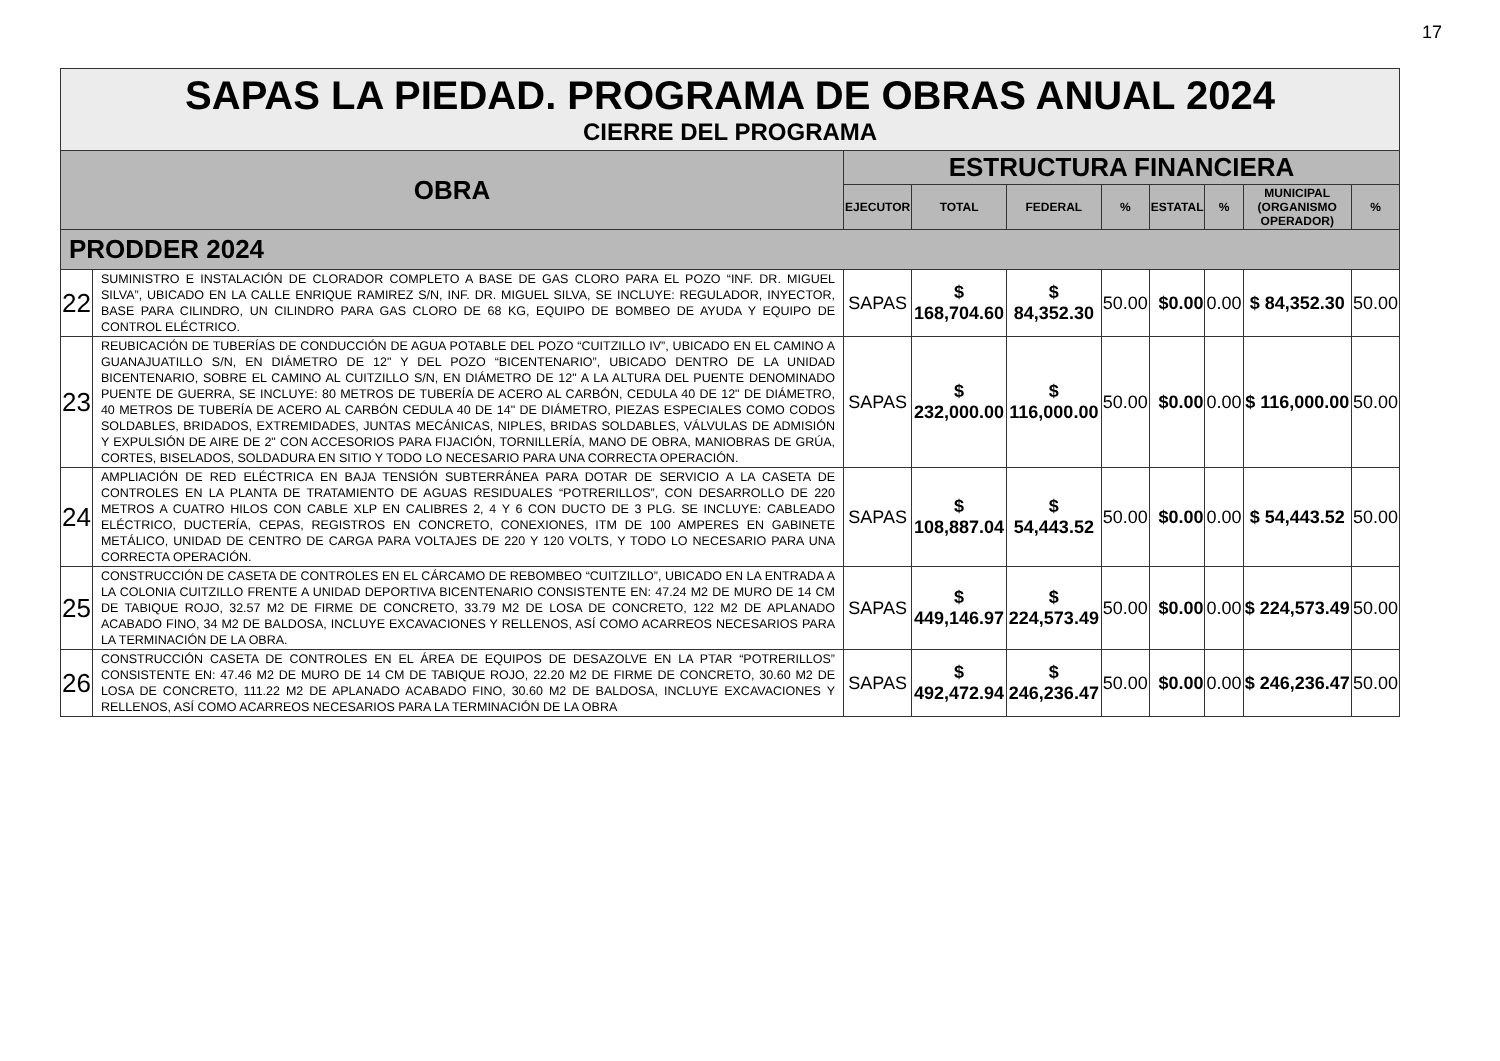17
| SAPAS LA PIEDAD. PROGRAMA DE OBRAS ANUAL 2024 CIERRE DEL PROGRAMA | | | | | | | | | |
| OBRA | | ESTRUCTURA FINANCIERA | | | | | | | |
| | | EJECUTOR | TOTAL | FEDERAL | % | ESTATAL | % | MUNICIPAL (ORGANISMO OPERADOR) | % |
| PRODDER 2024 | | | | | | | | | |
| 22 | SUMINISTRO E INSTALACIÓN DE CLORADOR COMPLETO A BASE DE GAS CLORO PARA EL POZO “INF. DR. MIGUEL SILVA”, UBICADO EN LA CALLE ENRIQUE RAMIREZ S/N, INF. DR. MIGUEL SILVA, SE INCLUYE: REGULADOR, INYECTOR, BASE PARA CILINDRO, UN CILINDRO PARA GAS CLORO DE 68 KG, EQUIPO DE BOMBEO DE AYUDA Y EQUIPO DE CONTROL ELÉCTRICO. | SAPAS | $ 168,704.60 | $ 84,352.30 | 50.00 | $0.00 | 0.00 | $ 84,352.30 | 50.00 |
| 23 | REUBICACIÓN DE TUBERÍAS DE CONDUCCIÓN DE AGUA POTABLE DEL POZO “CUITZILLO IV”, UBICADO EN EL CAMINO A GUANAJUATILLO S/N, EN DIÁMETRO DE 12" Y DEL POZO “BICENTENARIO”, UBICADO DENTRO DE LA UNIDAD BICENTENARIO, SOBRE EL CAMINO AL CUITZILLO S/N, EN DIÁMETRO DE 12" A LA ALTURA DEL PUENTE DENOMINADO PUENTE DE GUERRA, SE INCLUYE: 80 METROS DE TUBERÍA DE ACERO AL CARBÓN, CEDULA 40 DE 12" DE DIÁMETRO, 40 METROS DE TUBERÍA DE ACERO AL CARBÓN CEDULA 40 DE 14" DE DIÁMETRO, PIEZAS ESPECIALES COMO CODOS SOLDABLES, BRIDADOS, EXTREMIDADES, JUNTAS MECÁNICAS, NIPLES, BRIDAS SOLDABLES, VÁLVULAS DE ADMISIÓN Y EXPULSIÓN DE AIRE DE 2" CON ACCESORIOS PARA FIJACIÓN, TORNILLERÍA, MANO DE OBRA, MANIOBRAS DE GRÚA, CORTES, BISELADOS, SOLDADURA EN SITIO Y TODO LO NECESARIO PARA UNA CORRECTA OPERACIÓN. | SAPAS | $ 232,000.00 | $ 116,000.00 | 50.00 | $0.00 | 0.00 | $ 116,000.00 | 50.00 |
| 24 | AMPLIACIÓN DE RED ELÉCTRICA EN BAJA TENSIÓN SUBTERRÁNEA PARA DOTAR DE SERVICIO A LA CASETA DE CONTROLES EN LA PLANTA DE TRATAMIENTO DE AGUAS RESIDUALES “POTRERILLOS”, CON DESARROLLO DE 220 METROS A CUATRO HILOS CON CABLE XLP EN CALIBRES 2, 4 Y 6 CON DUCTO DE 3 PLG. SE INCLUYE: CABLEADO ELÉCTRICO, DUCTERÍA, CEPAS, REGISTROS EN CONCRETO, CONEXIONES, ITM DE 100 AMPERES EN GABINETE METÁLICO, UNIDAD DE CENTRO DE CARGA PARA VOLTAJES DE 220 Y 120 VOLTS, Y TODO LO NECESARIO PARA UNA CORRECTA OPERACIÓN. | SAPAS | $ 108,887.04 | $ 54,443.52 | 50.00 | $0.00 | 0.00 | $ 54,443.52 | 50.00 |
| 25 | CONSTRUCCIÓN DE CASETA DE CONTROLES EN EL CÁRCAMO DE REBOMBEO “CUITZILLO”, UBICADO EN LA ENTRADA A LA COLONIA CUITZILLO FRENTE A UNIDAD DEPORTIVA BICENTENARIO CONSISTENTE EN: 47.24 M2 DE MURO DE 14 CM DE TABIQUE ROJO, 32.57 M2 DE FIRME DE CONCRETO, 33.79 M2 DE LOSA DE CONCRETO, 122 M2 DE APLANADO ACABADO FINO, 34 M2 DE BALDOSA, INCLUYE EXCAVACIONES Y RELLENOS, ASÍ COMO ACARREOS NECESARIOS PARA LA TERMINACIÓN DE LA OBRA. | SAPAS | $ 449,146.97 | $ 224,573.49 | 50.00 | $0.00 | 0.00 | $ 224,573.49 | 50.00 |
| 26 | CONSTRUCCIÓN CASETA DE CONTROLES EN EL ÁREA DE EQUIPOS DE DESAZOLVE EN LA PTAR “POTRERILLOS” CONSISTENTE EN: 47.46 M2 DE MURO DE 14 CM DE TABIQUE ROJO, 22.20 M2 DE FIRME DE CONCRETO, 30.60 M2 DE LOSA DE CONCRETO, 111.22 M2 DE APLANADO ACABADO FINO, 30.60 M2 DE BALDOSA, INCLUYE EXCAVACIONES Y RELLENOS, ASÍ COMO ACARREOS NECESARIOS PARA LA TERMINACIÓN DE LA OBRA | SAPAS | $ 492,472.94 | $ 246,236.47 | 50.00 | $0.00 | 0.00 | $ 246,236.47 | 50.00 |